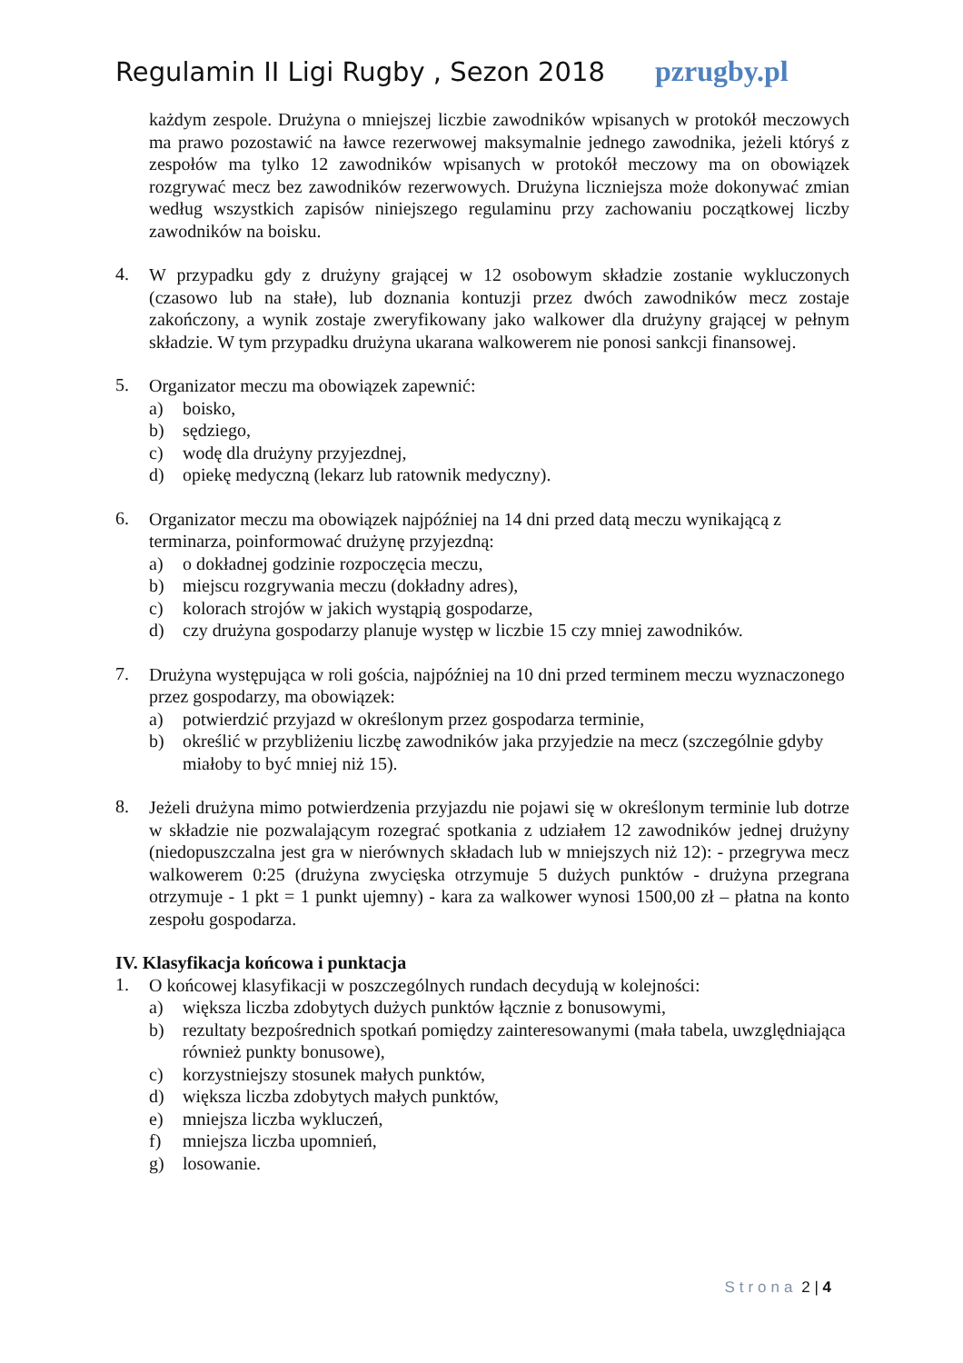Regulamin II Ligi Rugby , Sezon 2018 pzrugby.pl
każdym zespole. Drużyna o mniejszej liczbie zawodników wpisanych w protokół meczowych ma prawo pozostawić na ławce rezerwowej maksymalnie jednego zawodnika, jeżeli któryś z zespołów ma tylko 12 zawodników wpisanych w protokół meczowy ma on obowiązek rozgrywać mecz bez zawodników rezerwowych. Drużyna liczniejsza może dokonywać zmian według wszystkich zapisów niniejszego regulaminu przy zachowaniu początkowej liczby zawodników na boisku.
4.
W przypadku gdy z drużyny grającej w 12 osobowym składzie zostanie wykluczonych (czasowo lub na stałe), lub doznania kontuzji przez dwóch zawodników mecz zostaje zakończony, a wynik zostaje zweryfikowany jako walkower dla drużyny grającej w pełnym składzie. W tym przypadku drużyna ukarana walkowerem nie ponosi sankcji finansowej.
5.
Organizator meczu ma obowiązek zapewnić:
a) boisko,
b) sędziego,
c) wodę dla drużyny przyjezdnej,
d) opiekę medyczną (lekarz lub ratownik medyczny).
6.
Organizator meczu ma obowiązek najpóźniej na 14 dni przed datą meczu wynikającą z terminarza, poinformować drużynę przyjezdną:
a) o dokładnej godzinie rozpoczęcia meczu,
b) miejscu rozgrywania meczu (dokładny adres),
c) kolorach strojów w jakich wystąpią gospodarze,
d) czy drużyna gospodarzy planuje występ w liczbie 15 czy mniej zawodników.
7.
Drużyna występująca w roli gościa, najpóźniej na 10 dni przed terminem meczu wyznaczonego przez gospodarzy, ma obowiązek:
a) potwierdzić przyjazd w określonym przez gospodarza terminie,
b) określić w przybliżeniu liczbę zawodników jaka przyjedzie na mecz (szczególnie gdyby miałoby to być mniej niż 15).
8.
Jeżeli drużyna mimo potwierdzenia przyjazdu nie pojawi się w określonym terminie lub dotrze w składzie nie pozwalającym rozegrać spotkania z udziałem 12 zawodników jednej drużyny (niedopuszczalna jest gra w nierównych składach lub w mniejszych niż 12): - przegrywa mecz walkowerem 0:25 (drużyna zwycięska otrzymuje 5 dużych punktów - drużyna przegrana otrzymuje - 1 pkt = 1 punkt ujemny) - kara za walkower wynosi 1500,00 zł – płatna na konto zespołu gospodarza.
IV. Klasyfikacja końcowa i punktacja
1.
O końcowej klasyfikacji w poszczególnych rundach decydują w kolejności:
a) większa liczba zdobytych dużych punktów łącznie z bonusowymi,
b) rezultaty bezpośrednich spotkań pomiędzy zainteresowanymi (mała tabela, uwzględniająca również punkty bonusowe),
c) korzystniejszy stosunek małych punktów,
d) większa liczba zdobytych małych punktów,
e) mniejsza liczba wykluczeń,
f) mniejsza liczba upomnień,
g) losowanie.
Strona 2 | 4